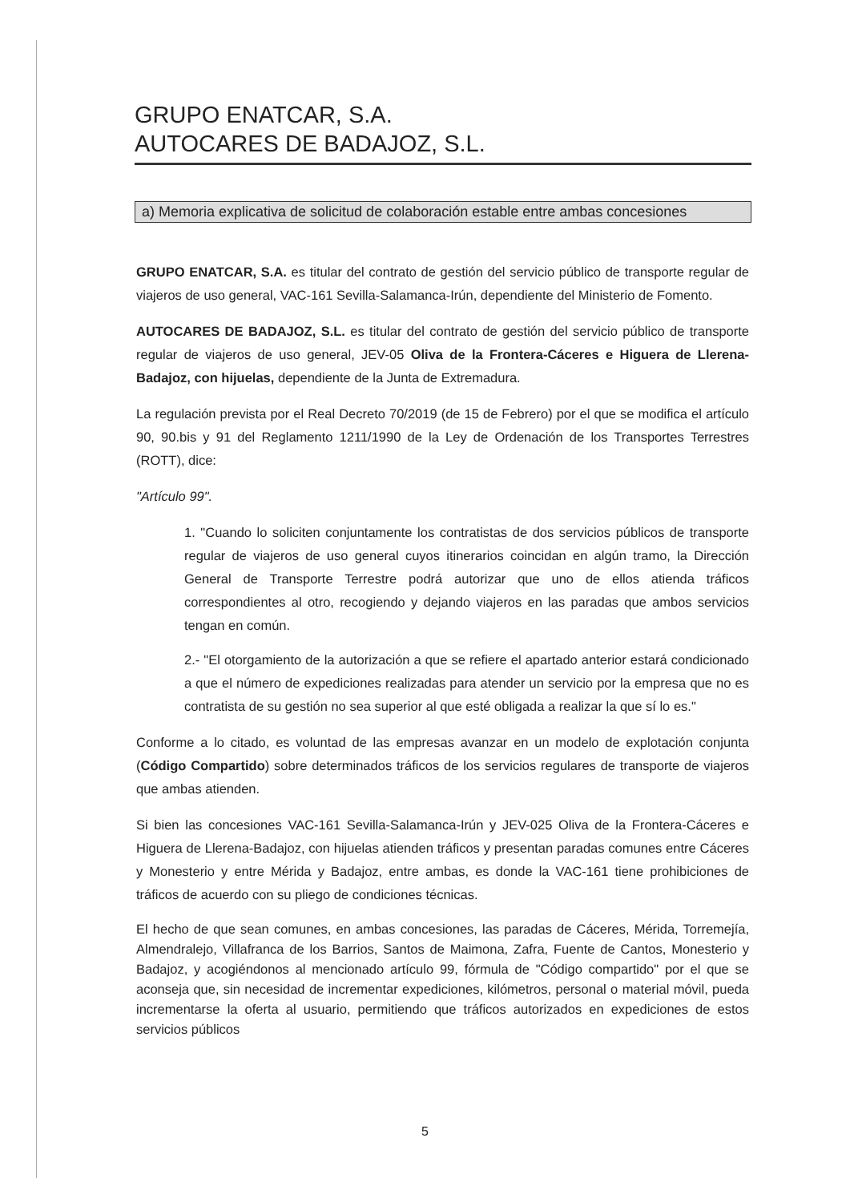GRUPO ENATCAR, S.A.
AUTOCARES DE BADAJOZ, S.L.
a) Memoria explicativa de solicitud de colaboración estable entre ambas concesiones
GRUPO ENATCAR, S.A. es titular del contrato de gestión del servicio público de transporte regular de viajeros de uso general, VAC-161 Sevilla-Salamanca-Irún, dependiente del Ministerio de Fomento.
AUTOCARES DE BADAJOZ, S.L. es titular del contrato de gestión del servicio público de transporte regular de viajeros de uso general, JEV-05 Oliva de la Frontera-Cáceres e Higuera de Llerena-Badajoz, con hijuelas, dependiente de la Junta de Extremadura.
La regulación prevista por el Real Decreto 70/2019 (de 15 de Febrero) por el que se modifica el artículo 90, 90.bis y 91 del Reglamento 1211/1990 de la Ley de Ordenación de los Transportes Terrestres (ROTT), dice:
"Artículo 99".
1. "Cuando lo soliciten conjuntamente los contratistas de dos servicios públicos de transporte regular de viajeros de uso general cuyos itinerarios coincidan en algún tramo, la Dirección General de Transporte Terrestre podrá autorizar que uno de ellos atienda tráficos correspondientes al otro, recogiendo y dejando viajeros en las paradas que ambos servicios tengan en común.
2.- "El otorgamiento de la autorización a que se refiere el apartado anterior estará condicionado a que el número de expediciones realizadas para atender un servicio por la empresa que no es contratista de su gestión no sea superior al que esté obligada a realizar la que sí lo es."
Conforme a lo citado, es voluntad de las empresas avanzar en un modelo de explotación conjunta (Código Compartido) sobre determinados tráficos de los servicios regulares de transporte de viajeros que ambas atienden.
Si bien las concesiones VAC-161 Sevilla-Salamanca-Irún y JEV-025 Oliva de la Frontera-Cáceres e Higuera de Llerena-Badajoz, con hijuelas atienden tráficos y presentan paradas comunes entre Cáceres y Monesterio y entre Mérida y Badajoz, entre ambas, es donde la VAC-161 tiene prohibiciones de tráficos de acuerdo con su pliego de condiciones técnicas.
El hecho de que sean comunes, en ambas concesiones, las paradas de Cáceres, Mérida, Torremejía, Almendralejo, Villafranca de los Barrios, Santos de Maimona, Zafra, Fuente de Cantos, Monesterio y Badajoz, y acogiéndonos al mencionado artículo 99, fórmula de "Código compartido" por el que se aconseja que, sin necesidad de incrementar expediciones, kilómetros, personal o material móvil, pueda incrementarse la oferta al usuario, permitiendo que tráficos autorizados en expediciones de estos servicios públicos
5